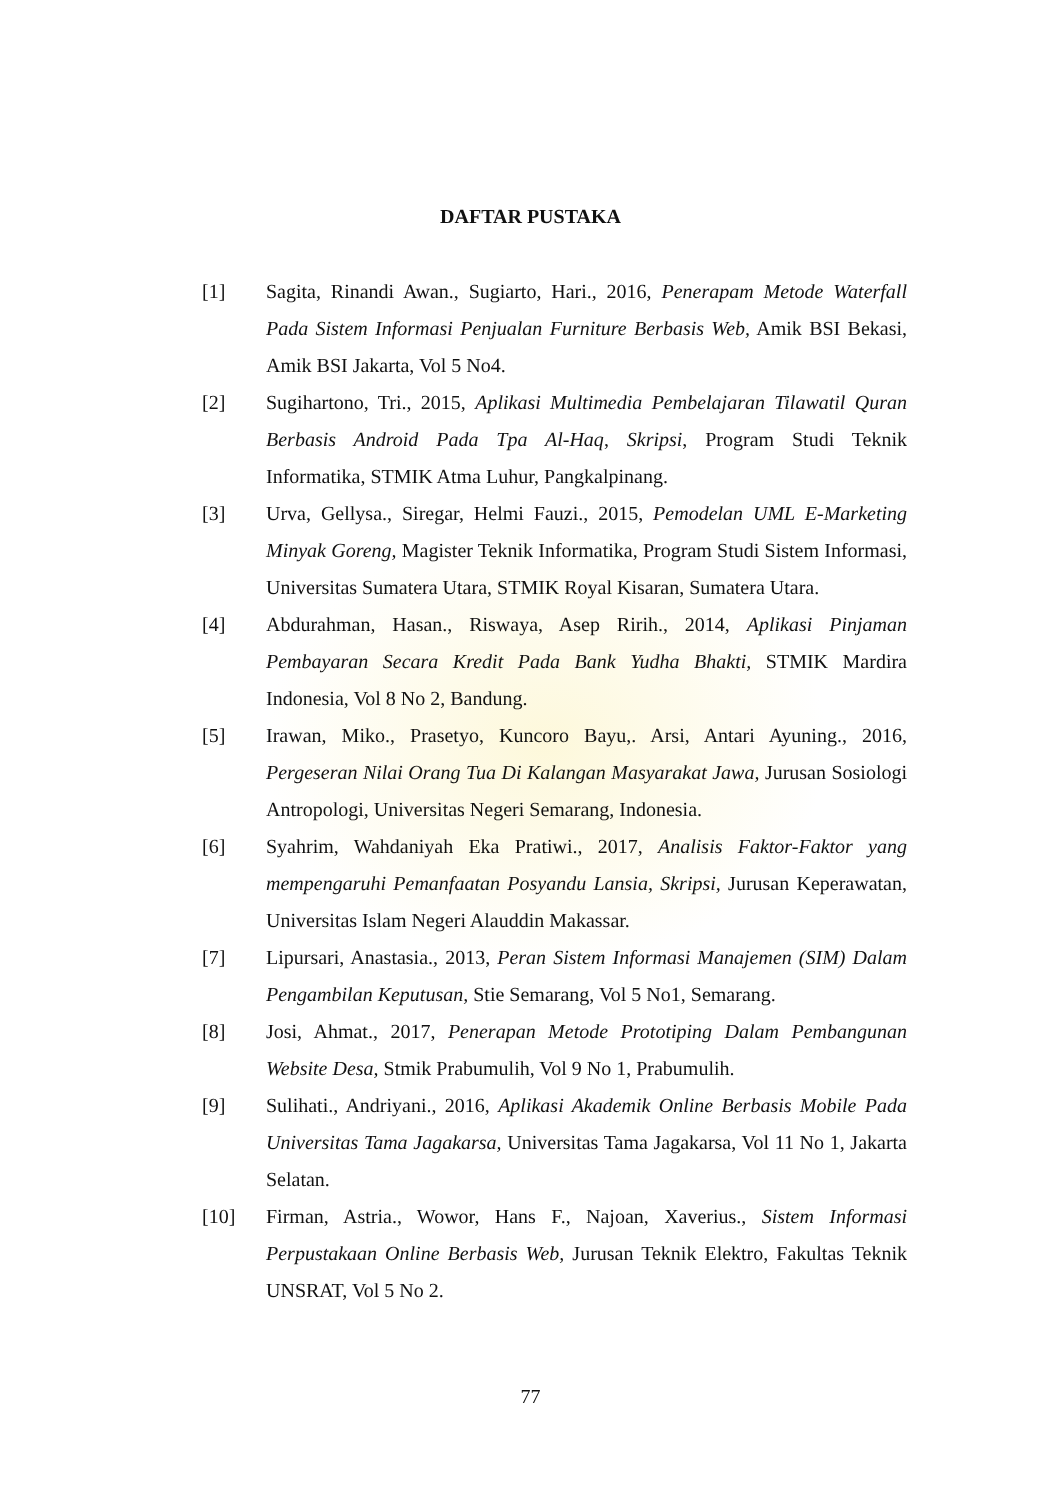DAFTAR PUSTAKA
[1] Sagita, Rinandi Awan., Sugiarto, Hari., 2016, Penerapam Metode Waterfall Pada Sistem Informasi Penjualan Furniture Berbasis Web, Amik BSI Bekasi, Amik BSI Jakarta, Vol 5 No4.
[2] Sugihartono, Tri., 2015, Aplikasi Multimedia Pembelajaran Tilawatil Quran Berbasis Android Pada Tpa Al-Haq, Skripsi, Program Studi Teknik Informatika, STMIK Atma Luhur, Pangkalpinang.
[3] Urva, Gellysa., Siregar, Helmi Fauzi., 2015, Pemodelan UML E-Marketing Minyak Goreng, Magister Teknik Informatika, Program Studi Sistem Informasi, Universitas Sumatera Utara, STMIK Royal Kisaran, Sumatera Utara.
[4] Abdurahman, Hasan., Riswaya, Asep Ririh., 2014, Aplikasi Pinjaman Pembayaran Secara Kredit Pada Bank Yudha Bhakti, STMIK Mardira Indonesia, Vol 8 No 2, Bandung.
[5] Irawan, Miko., Prasetyo, Kuncoro Bayu,. Arsi, Antari Ayuning., 2016, Pergeseran Nilai Orang Tua Di Kalangan Masyarakat Jawa, Jurusan Sosiologi Antropologi, Universitas Negeri Semarang, Indonesia.
[6] Syahrim, Wahdaniyah Eka Pratiwi., 2017, Analisis Faktor-Faktor yang mempengaruhi Pemanfaatan Posyandu Lansia, Skripsi, Jurusan Keperawatan, Universitas Islam Negeri Alauddin Makassar.
[7] Lipursari, Anastasia., 2013, Peran Sistem Informasi Manajemen (SIM) Dalam Pengambilan Keputusan, Stie Semarang, Vol 5 No1, Semarang.
[8] Josi, Ahmat., 2017, Penerapan Metode Prototiping Dalam Pembangunan Website Desa, Stmik Prabumulih, Vol 9 No 1, Prabumulih.
[9] Sulihati., Andriyani., 2016, Aplikasi Akademik Online Berbasis Mobile Pada Universitas Tama Jagakarsa, Universitas Tama Jagakarsa, Vol 11 No 1, Jakarta Selatan.
[10] Firman, Astria., Wowor, Hans F., Najoan, Xaverius., Sistem Informasi Perpustakaan Online Berbasis Web, Jurusan Teknik Elektro, Fakultas Teknik UNSRAT, Vol 5 No 2.
77